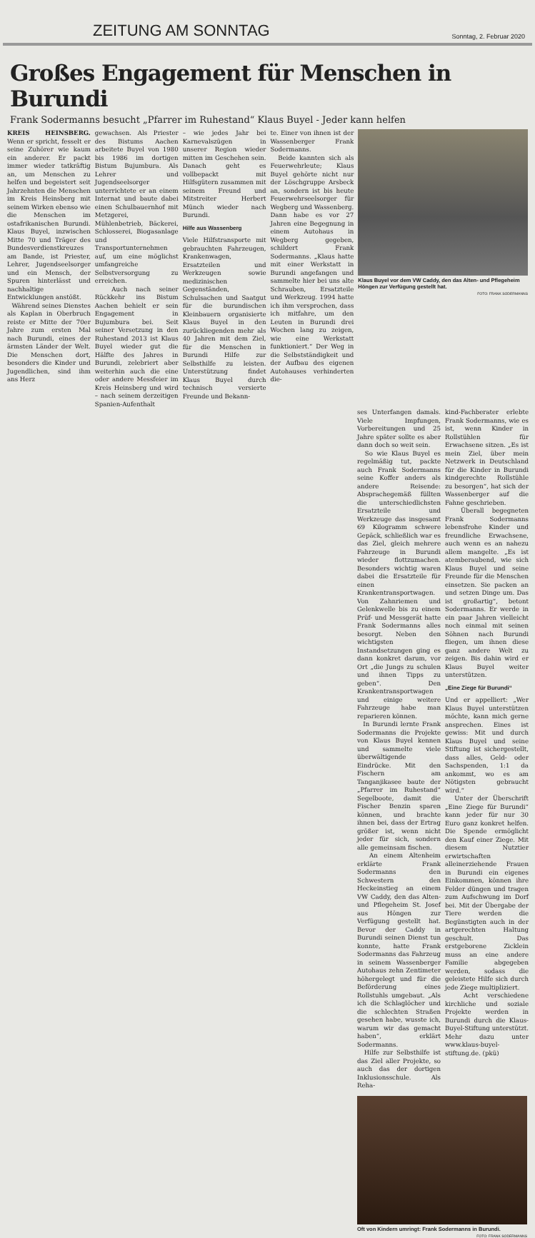ZEITUNG AM SONNTAG Sonntag, 2. Februar 2020
Großes Engagement für Menschen in Burundi
Frank Sodermanns besucht „Pfarrer im Ruhestand“ Klaus Buyel - Jeder kann helfen
KREIS HEINSBERG. Wenn er spricht, fesselt er seine Zuhörer wie kaum ein anderer. Er packt immer wieder tatkräftig an, um Menschen zu helfen und begeistert seit Jahrzehnten die Menschen im Kreis Heinsberg mit seinem Wirken ebenso wie die Menschen im ostafrikanischen Burundi. Klaus Buyel, inzwischen Mitte 70 und Träger des Bundesverdienstkreuzes am Bande, ist Priester, Lehrer, Jugendseelsorger und ein Mensch, der Spuren hinterlässt und nachhaltige Entwicklungen anstößt.
Während seines Dienstes als Kaplan in Oberbruch reiste er Mitte der 70er Jahre zum ersten Mal nach Burundi, eines der ärmsten Länder der Welt. Die Menschen dort, besonders die Kinder und Jugendlichen, sind ihm ans Herz
gewachsen. Als Priester des Bistums Aachen arbeitete Buyel von 1980 bis 1986 im dortigen Bistum Bujumbura. Als Lehrer und Jugendseelsorger unterrichtete er an einem Internat und baute dabei einen Schulbauernhof mit Metzgerei, Mühlenbetrieb, Bäckerei, Schlosserei, Biogasanlage und Transportunternehmen auf, um eine möglichst umfangreiche Selbstversorgung zu erreichen.
Auch nach seiner Rückkehr ins Bistum Aachen behielt er sein Engagement in Bujumbura bei. Seit seiner Versetzung in den Ruhestand 2013 ist Klaus Buyel wieder gut die Hälfte des Jahres in Burundi, zelebriert aber weiterhin auch die eine oder andere Messfeier im Kreis Heinsberg und wird – nach seinem derzeitigen Spanien-Aufenthalt
– wie jedes Jahr bei Karnevalszügen in unserer Region wieder mitten im Geschehen sein. Danach geht es vollbepackt mit Hilfsgütern zusammen mit seinem Freund und Mitstreiter Herbert Münch wieder nach Burundi.
Hilfe aus Wassenberg
Viele Hilfstransporte mit gebrauchten Fahrzeugen, Krankenwagen, Ersatzteilen und Werkzeugen sowie medizinischen Gegenständen, Schulsachen und Saatgut für die burundischen Kleinbauern organisierte Klaus Buyel in den zurückliegenden mehr als 40 Jahren mit dem Ziel, für die Menschen in Burundi Hilfe zur Selbsthilfe zu leisten. Unterstützung findet Klaus Buyel durch technisch versierte Freunde und Bekann-
te. Einer von ihnen ist der Wassenberger Frank Sodermanns.
Beide kannten sich als Feuerwehrleute; Klaus Buyel gehörte nicht nur der Löschgruppe Arsbeck an, sondern ist bis heute Feuerwehrseelsorger für Wegberg und Wassenberg. Dann habe es vor 27 Jahren eine Begegnung in einem Autohaus in Wegberg gegeben, schildert Frank Sodermanns. „Klaus hatte mit einer Werkstatt in Burundi angefangen und sammelte hier bei uns alte Schrauben, Ersatzteile und Werkzeug. 1994 hatte ich ihm versprochen, dass ich mitfahre, um den Leuten in Burundi drei Wochen lang zu zeigen, wie eine Werkstatt funktioniert.“ Der Weg in die Selbstständigkeit und der Aufbau des eigenen Autohauses verhinderten die-
Klaus Buyel vor dem VW Caddy, den das Alten- und Pflegeheim Höngen zur Verfügung gestellt hat.
FOTO: FRANK SODERMANNS
ses Unterfangen damals. Viele Impfungen, Vorbereitungen und 25 Jahre später sollte es aber dann doch so weit sein.
So wie Klaus Buyel es regelmäßig tut, packte auch Frank Sodermanns seine Koffer anders als andere Reisende: Absprachegemäß füllten die unterschiedlichsten Ersatzteile und Werkzeuge das insgesamt 69 Kilogramm schwere Gepäck, schließlich war es das Ziel, gleich mehrere Fahrzeuge in Burundi wieder flottzumachen. Besonders wichtig waren dabei die Ersatzteile für einen Krankentransportwagen. Von Zahnriemen und Gelenkwelle bis zu einem Prüf- und Messgerät hatte Frank Sodermanns alles besorgt. Neben den wichtigsten Instandsetzungen ging es dann konkret darum, vor Ort „die Jungs zu schulen und ihnen Tipps zu geben“. Den Krankentransportwagen und einige weitere Fahrzeuge habe man reparieren können.
In Burundi lernte Frank Sodermanns die Projekte von Klaus Buyel kennen und sammelte viele überwältigende Eindrücke. Mit den Fischern am Tanganjikasee baute der „Pfarrer im Ruhestand“ Segelboote, damit die Fischer Benzin sparen können, und brachte ihnen bei, dass der Ertrag größer ist, wenn nicht jeder für sich, sondern alle gemeinsam fischen.
An einem Altenheim erklärte Frank Sodermanns den Schwestern den Heckeinstieg an einem VW Caddy, den das Alten- und Pflegeheim St. Josef aus Höngen zur Verfügung gestellt hat. Bevor der Caddy in Burundi seinen Dienst tun konnte, hatte Frank Sodermanns das Fahrzeug in seinem Wassenberger Autohaus zehn Zentimeter höhergelegt und für die Beförderung eines Rollstuhls umgebaut. „Als ich die Schlaglöcher und die schlechten Straßen gesehen habe, wusste ich, warum wir das gemacht haben“, erklärt Sodermanns.
Hilfe zur Selbsthilfe ist das Ziel aller Projekte, so auch das der dortigen Inklusionsschule. Als Reha-
kind-Fachberater erlebte Frank Sodermanns, wie es ist, wenn Kinder in Rollstühlen für Erwachsene sitzen. „Es ist mein Ziel, über mein Netzwerk in Deutschland für die Kinder in Burundi kindgerechte Rollstühle zu besorgen“, hat sich der Wassenberger auf die Fahne geschrieben.
Überall begegneten Frank Sodermanns lebensfrohe Kinder und freundliche Erwachsene, auch wenn es an nahezu allem mangelte. „Es ist atemberaubend, wie sich Klaus Buyel und seine Freunde für die Menschen einsetzen. Sie packen an und setzen Dinge um. Das ist großartig“, betont Sodermanns. Er werde in ein paar Jahren vielleicht noch einmal mit seinen Söhnen nach Burundi fliegen, um ihnen diese ganz andere Welt zu zeigen. Bis dahin wird er Klaus Buyel weiter unterstützen.
„Eine Ziege für Burundi“
Und er appelliert: „Wer Klaus Buyel unterstützen möchte, kann mich gerne ansprechen. Eines ist gewiss: Mit und durch Klaus Buyel und seine Stiftung ist sichergestellt, dass alles, Geld- oder Sachspenden, 1:1 da ankommt, wo es am Nötigsten gebraucht wird.“
Unter der Überschrift „Eine Ziege für Burundi“ kann jeder für nur 30 Euro ganz konkret helfen. Die Spende ermöglicht den Kauf einer Ziege. Mit diesem Nutztier erwirtschaften alleinerziehende Frauen in Burundi ein eigenes Einkommen, können ihre Felder düngen und tragen zum Aufschwung im Dorf bei. Mit der Übergabe der Tiere werden die Begünstigten auch in der artgerechten Haltung geschult. Das erstgeborene Zicklein muss an eine andere Familie abgegeben werden, sodass die geleistete Hilfe sich durch jede Ziege multipliziert.
Acht verschiedene kirchliche und soziale Projekte werden in Burundi durch die Klaus-Buyel-Stiftung unterstützt. Mehr dazu unter www.klaus-buyel-stiftung.de. (pkü)
Oft von Kindern umringt: Frank Sodermanns in Burundi.
FOTO: FRANK SODERMANNS